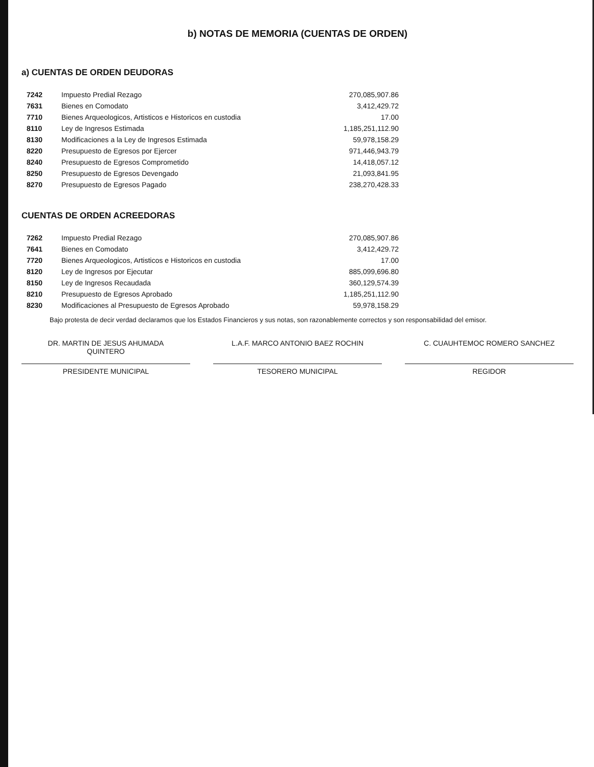b) NOTAS DE MEMORIA (CUENTAS DE ORDEN)
a) CUENTAS DE ORDEN DEUDORAS
| 7242 | Impuesto Predial Rezago | 270,085,907.86 |
| 7631 | Bienes en Comodato | 3,412,429.72 |
| 7710 | Bienes Arqueologicos, Artisticos e Historicos en custodia | 17.00 |
| 8110 | Ley de Ingresos Estimada | 1,185,251,112.90 |
| 8130 | Modificaciones a la Ley de Ingresos Estimada | 59,978,158.29 |
| 8220 | Presupuesto de Egresos por Ejercer | 971,446,943.79 |
| 8240 | Presupuesto de Egresos Comprometido | 14,418,057.12 |
| 8250 | Presupuesto de Egresos Devengado | 21,093,841.95 |
| 8270 | Presupuesto de Egresos Pagado | 238,270,428.33 |
CUENTAS DE ORDEN ACREEDORAS
| 7262 | Impuesto Predial Rezago | 270,085,907.86 |
| 7641 | Bienes en Comodato | 3,412,429.72 |
| 7720 | Bienes Arqueologicos, Artisticos e Historicos en custodia | 17.00 |
| 8120 | Ley de Ingresos por Ejecutar | 885,099,696.80 |
| 8150 | Ley de Ingresos Recaudada | 360,129,574.39 |
| 8210 | Presupuesto de Egresos Aprobado | 1,185,251,112.90 |
| 8230 | Modificaciones al Presupuesto de Egresos Aprobado | 59,978,158.29 |
Bajo protesta de decir verdad declaramos que los Estados Financieros y sus notas, son razonablemente correctos y son responsabilidad del emisor.
DR. MARTIN DE JESUS AHUMADA
QUINTERO
PRESIDENTE MUNICIPAL
L.A.F. MARCO ANTONIO BAEZ ROCHIN
TESORERO MUNICIPAL
C. CUAUHTEMOC ROMERO SANCHEZ
REGIDOR